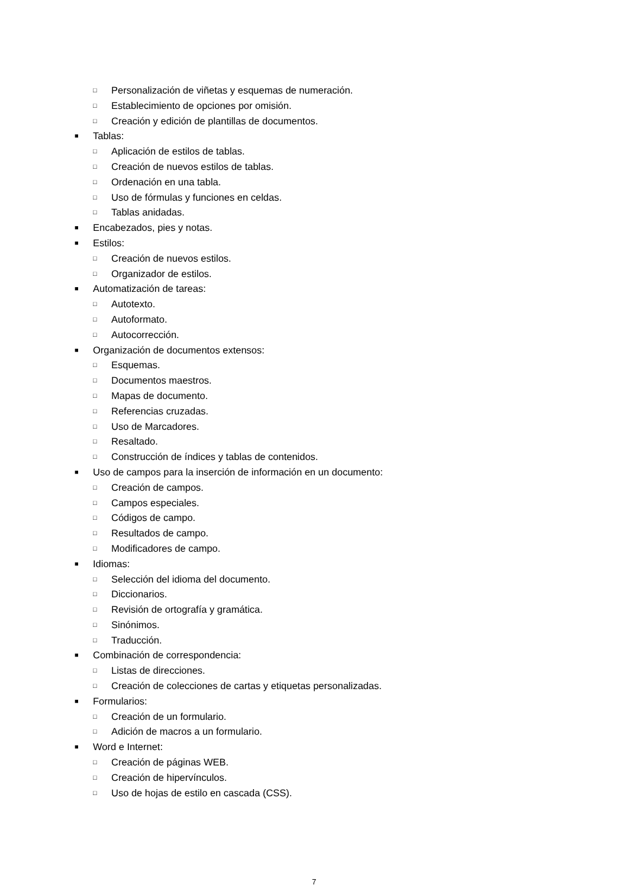□ Personalización de viñetas y esquemas de numeración.
□ Establecimiento de opciones por omisión.
□ Creación y edición de plantillas de documentos.
■ Tablas:
□ Aplicación de estilos de tablas.
□ Creación de nuevos estilos de tablas.
□ Ordenación en una tabla.
□ Uso de fórmulas y funciones en celdas.
□ Tablas anidadas.
■ Encabezados, pies y notas.
■ Estilos:
□ Creación de nuevos estilos.
□ Organizador de estilos.
■ Automatización de tareas:
□ Autotexto.
□ Autoformato.
□ Autocorrección.
■ Organización de documentos extensos:
□ Esquemas.
□ Documentos maestros.
□ Mapas de documento.
□ Referencias cruzadas.
□ Uso de Marcadores.
□ Resaltado.
□ Construcción de índices y tablas de contenidos.
■ Uso de campos para la inserción de información en un documento:
□ Creación de campos.
□ Campos especiales.
□ Códigos de campo.
□ Resultados de campo.
□ Modificadores de campo.
■ Idiomas:
□ Selección del idioma del documento.
□ Diccionarios.
□ Revisión de ortografía y gramática.
□ Sinónimos.
□ Traducción.
■ Combinación de correspondencia:
□ Listas de direcciones.
□ Creación de colecciones de cartas y etiquetas personalizadas.
■ Formularios:
□ Creación de un formulario.
□ Adición de macros a un formulario.
■ Word e Internet:
□ Creación de páginas WEB.
□ Creación de hipervínculos.
□ Uso de hojas de estilo en cascada (CSS).
7